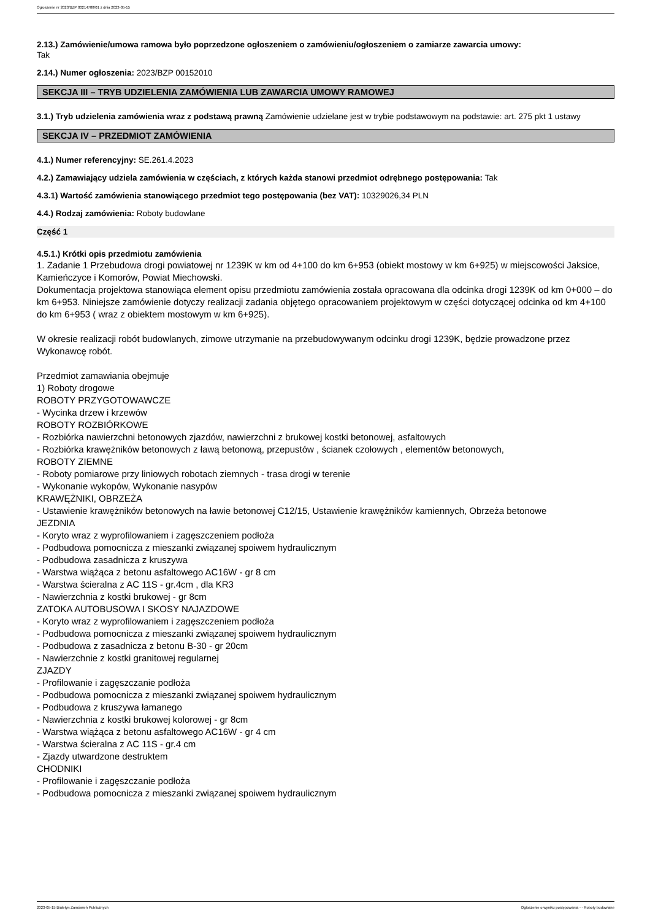Ogłoszenie nr 2023/BZP 00214788/01 z dnia 2023-05-15
2.13.) Zamówienie/umowa ramowa było poprzedzone ogłoszeniem o zamówieniu/ogłoszeniem o zamiarze zawarcia umowy:
Tak
2.14.) Numer ogłoszenia: 2023/BZP 00152010
SEKCJA III – TRYB UDZIELENIA ZAMÓWIENIA LUB ZAWARCIA UMOWY RAMOWEJ
3.1.) Tryb udzielenia zamówienia wraz z podstawą prawną Zamówienie udzielane jest w trybie podstawowym na podstawie: art. 275 pkt 1 ustawy
SEKCJA IV – PRZEDMIOT ZAMÓWIENIA
4.1.) Numer referencyjny: SE.261.4.2023
4.2.) Zamawiający udziela zamówienia w częściach, z których każda stanowi przedmiot odrębnego postępowania: Tak
4.3.1) Wartość zamówienia stanowiącego przedmiot tego postępowania (bez VAT): 10329026,34 PLN
4.4.) Rodzaj zamówienia: Roboty budowlane
Część 1
4.5.1.) Krótki opis przedmiotu zamówienia
1. Zadanie 1 Przebudowa drogi powiatowej nr 1239K w km od 4+100 do km 6+953 (obiekt mostowy w km 6+925) w miejscowości Jaksice, Kamieńczyce i Komorów, Powiat Miechowski.
Dokumentacja projektowa stanowiąca element opisu przedmiotu zamówienia została opracowana dla odcinka drogi 1239K od km 0+000 – do km 6+953. Niniejsze zamówienie dotyczy realizacji zadania objętego opracowaniem projektowym w części dotyczącej odcinka od km 4+100 do km 6+953 ( wraz z obiektem mostowym w km 6+925).
W okresie realizacji robót budowlanych, zimowe utrzymanie na przebudowywanym odcinku drogi 1239K, będzie prowadzone przez Wykonawcę robót.
Przedmiot zamawiania obejmuje
1) Roboty drogowe
ROBOTY PRZYGOTOWAWCZE
- Wycinka drzew i krzewów
ROBOTY ROZBIÓRKOWE
- Rozbiórka nawierzchni betonowych zjazdów, nawierzchni z brukowej kostki betonowej, asfaltowych
- Rozbiórka krawężników betonowych z ławą betonową, przepustów , ścianek czołowych , elementów betonowych,
ROBOTY ZIEMNE
- Roboty pomiarowe przy liniowych robotach ziemnych - trasa drogi w terenie
- Wykonanie wykopów, Wykonanie nasypów
KRAWĘŻNIKI, OBRZEŻA
- Ustawienie krawężników betonowych na ławie betonowej C12/15, Ustawienie krawężników kamiennych, Obrzeża betonowe
JEZDNIA
- Koryto wraz z wyprofilowaniem i zagęszczeniem podłoża
- Podbudowa pomocnicza z mieszanki związanej spoiwem hydraulicznym
- Podbudowa zasadnicza z kruszywa
- Warstwa wiążąca z betonu asfaltowego AC16W - gr 8 cm
- Warstwa ścieralna z AC 11S - gr.4cm , dla KR3
- Nawierzchnia z kostki brukowej - gr 8cm
ZATOKA AUTOBUSOWA I SKOSY NAJAZDOWE
- Koryto wraz z wyprofilowaniem i zagęszczeniem podłoża
- Podbudowa pomocnicza z mieszanki związanej spoiwem hydraulicznym
- Podbudowa z zasadnicza z betonu B-30 - gr 20cm
- Nawierzchnie z kostki granitowej regularnej
ZJAZDY
- Profilowanie i zagęszczanie podłoża
- Podbudowa pomocnicza z mieszanki związanej spoiwem hydraulicznym
- Podbudowa z kruszywa łamanego
- Nawierzchnia z kostki brukowej kolorowej - gr 8cm
- Warstwa wiążąca z betonu asfaltowego AC16W - gr 4 cm
- Warstwa ścieralna z AC 11S - gr.4 cm
- Zjazdy utwardzone destruktem
CHODNIKI
- Profilowanie i zagęszczanie podłoża
- Podbudowa pomocnicza z mieszanki związanej spoiwem hydraulicznym
2023-05-15 Biuletyn Zamówień Publicznych Ogłoszenie o wyniku postępowania - - Roboty budowlane